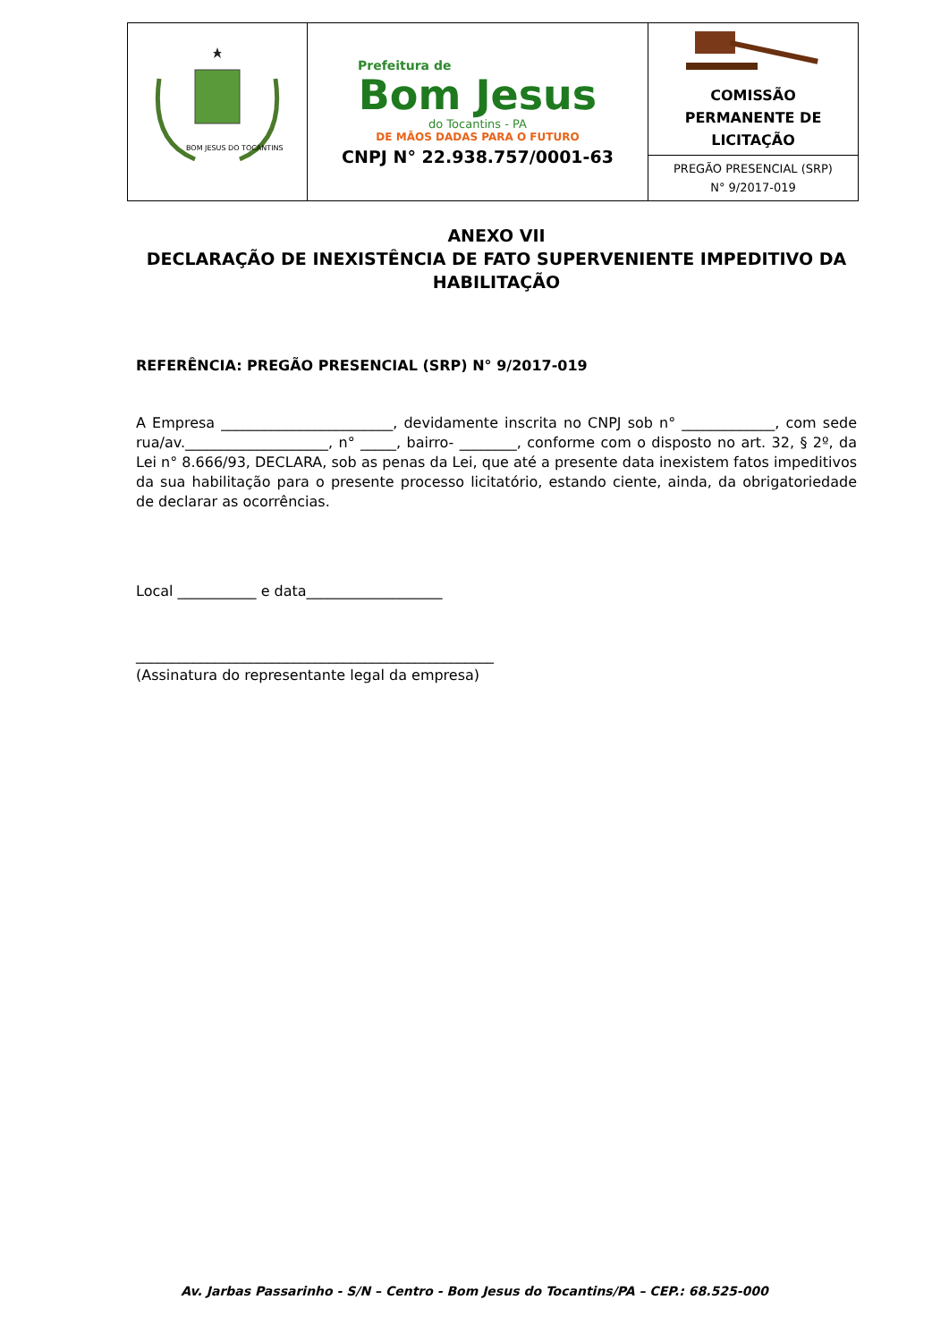| BOM JESUS DO TOCANTINS | Prefeitura de Bom Jesus do Tocantins - PA DE MÃOS DADAS PARA O FUTURO CNPJ N° 22.938.757/0001-63 | COMISSÃO PERMANENTE DE LICITAÇÃO |
| | | PREGÃO PRESENCIAL (SRP) N° 9/2017-019 |
ANEXO VII
DECLARAÇÃO DE INEXISTÊNCIA DE FATO SUPERVENIENTE IMPEDITIVO DA HABILITAÇÃO
REFERÊNCIA: PREGÃO PRESENCIAL (SRP) N° 9/2017-019
A Empresa ________________________, devidamente inscrita no CNPJ sob n° _____________, com sede rua/av.____________________, n° _____, bairro- ________, conforme com o disposto no art. 32, § 2º, da Lei n° 8.666/93, DECLARA, sob as penas da Lei, que até a presente data inexistem fatos impeditivos da sua habilitação para o presente processo licitatório, estando ciente, ainda, da obrigatoriedade de declarar as ocorrências.
Local ___________ e data___________________
__________________________________________________
(Assinatura do representante legal da empresa)
Av. Jarbas Passarinho - S/N – Centro - Bom Jesus do Tocantins/PA – CEP.: 68.525-000